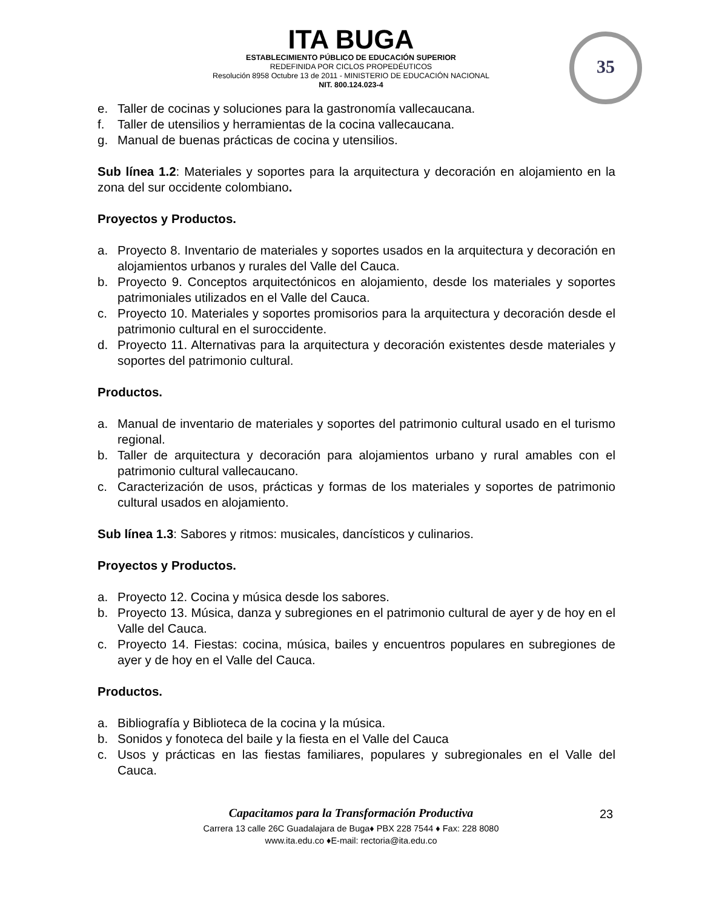ITA BUGA
ESTABLECIMIENTO PÚBLICO DE EDUCACIÓN SUPERIOR
REDEFINIDA POR CICLOS PROPEDÉUTICOS
Resolución 8958 Octubre 13 de 2011 - MINISTERIO DE EDUCACIÓN NACIONAL
NIT. 800.124.023-4
35
e. Taller de cocinas y soluciones para la gastronomía vallecaucana.
f. Taller de utensilios y herramientas de la cocina vallecaucana.
g. Manual de buenas prácticas de cocina y utensilios.
Sub línea 1.2: Materiales y soportes para la arquitectura y decoración en alojamiento en la zona del sur occidente colombiano.
Proyectos y Productos.
a. Proyecto 8. Inventario de materiales y soportes usados en la arquitectura y decoración en alojamientos urbanos y rurales del Valle del Cauca.
b. Proyecto 9. Conceptos arquitectónicos en alojamiento, desde los materiales y soportes patrimoniales utilizados en el Valle del Cauca.
c. Proyecto 10. Materiales y soportes promisorios para la arquitectura y decoración desde el patrimonio cultural en el suroccidente.
d. Proyecto 11. Alternativas para la arquitectura y decoración existentes desde materiales y soportes del patrimonio cultural.
Productos.
a. Manual de inventario de materiales y soportes del patrimonio cultural usado en el turismo regional.
b. Taller de arquitectura y decoración para alojamientos urbano y rural amables con el patrimonio cultural vallecaucano.
c. Caracterización de usos, prácticas y formas de los materiales y soportes de patrimonio cultural usados en alojamiento.
Sub línea 1.3: Sabores y ritmos: musicales, dancísticos y culinarios.
Proyectos y Productos.
a. Proyecto 12. Cocina y música desde los sabores.
b. Proyecto 13. Música, danza y subregiones en el patrimonio cultural de ayer y de hoy en el Valle del Cauca.
c. Proyecto 14. Fiestas: cocina, música, bailes y encuentros populares en subregiones de ayer y de hoy en el Valle del Cauca.
Productos.
a. Bibliografía y Biblioteca de la cocina y la música.
b. Sonidos y fonoteca del baile y la fiesta en el Valle del Cauca
c. Usos y prácticas en las fiestas familiares, populares y subregionales en el Valle del Cauca.
Capacitamos para la Transformación Productiva
Carrera 13 calle 26C Guadalajara de Buga♦ PBX 228 7544 ♦ Fax: 228 8080
www.ita.edu.co ♦E-mail: rectoria@ita.edu.co
23